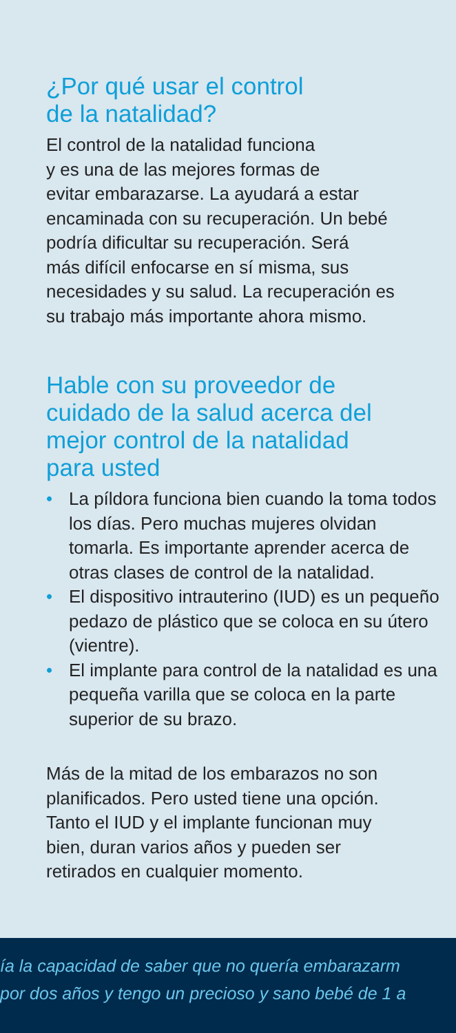¿Por qué usar el control
de la natalidad?
El control de la natalidad funciona
y es una de las mejores formas de
evitar embarazarse. La ayudará a estar
encaminada con su recuperación. Un bebé
podría dificultar su recuperación. Será
más difícil enfocarse en sí misma, sus
necesidades y su salud. La recuperación es
su trabajo más importante ahora mismo.
Hable con su proveedor de
cuidado de la salud acerca del
mejor control de la natalidad
para usted
• La píldora funciona bien cuando la toma todos los días. Pero muchas mujeres olvidan tomarla. Es importante aprender acerca de otras clases de control de la natalidad.
• El dispositivo intrauterino (IUD) es un pequeño pedazo de plástico que se coloca en su útero (vientre).
• El implante para control de la natalidad es una pequeña varilla que se coloca en la parte superior de su brazo.
Más de la mitad de los embarazos no son
planificados. Pero usted tiene una opción.
Tanto el IUD y el implante funcionan muy
bien, duran varios años y pueden ser
retirados en cualquier momento.
ía la capacidad de saber que no quería embarazarm
por dos años y tengo un precioso y sano bebé de 1 a